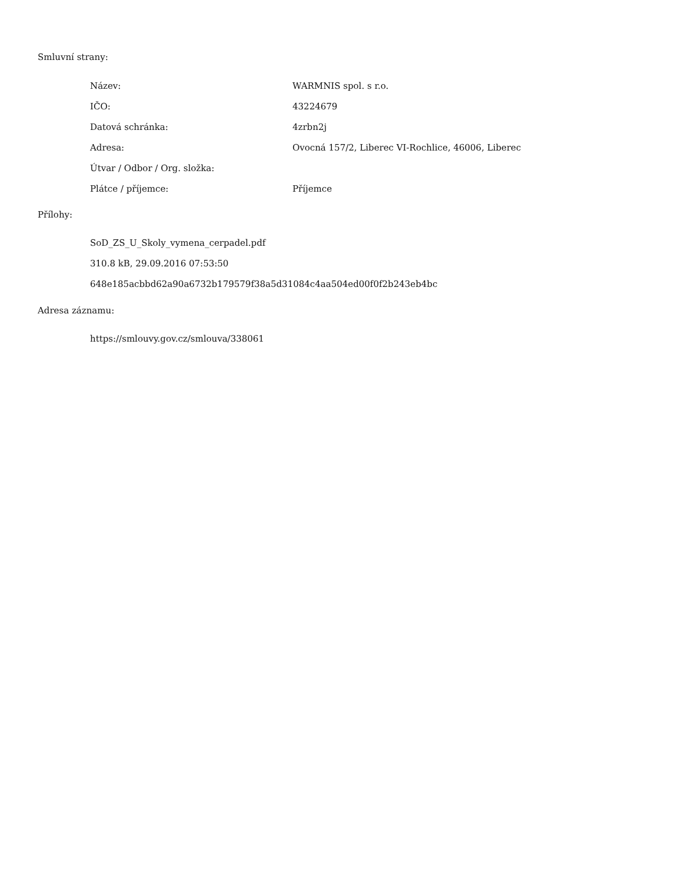Smluvní strany:
| Název: | WARMNIS spol. s r.o. |
| IČO: | 43224679 |
| Datová schránka: | 4zrbn2j |
| Adresa: | Ovocná 157/2, Liberec VI-Rochlice, 46006, Liberec |
| Útvar / Odbor / Org. složka: | |
| Plátce / příjemce: | Příjemce |
Přílohy:
SoD_ZS_U_Skoly_vymena_cerpadel.pdf
310.8 kB, 29.09.2016 07:53:50
648e185acbbd62a90a6732b179579f38a5d31084c4aa504ed00f0f2b243eb4bc
Adresa záznamu:
https://smlouvy.gov.cz/smlouva/338061